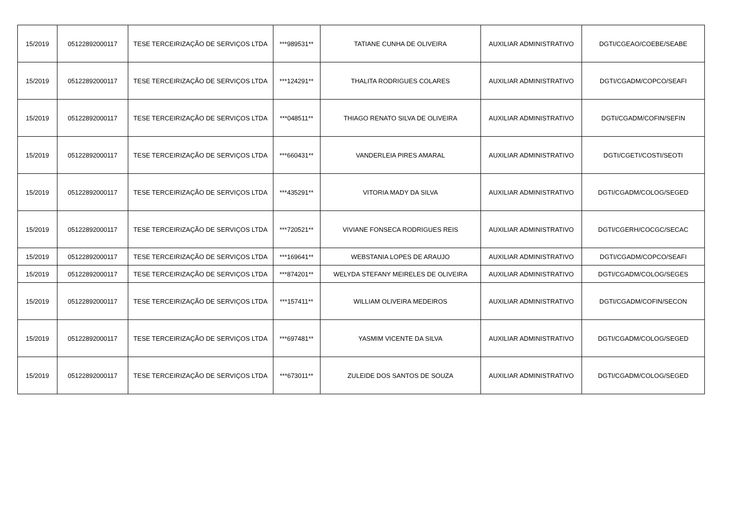| 15/2019 | 05122892000117 | TESE TERCEIRIZAÇÃO DE SERVIÇOS LTDA | ***989531** | TATIANE CUNHA DE OLIVEIRA | AUXILIAR ADMINISTRATIVO | DGTI/CGEAO/COEBE/SEABE |
| 15/2019 | 05122892000117 | TESE TERCEIRIZAÇÃO DE SERVIÇOS LTDA | ***124291** | THALITA RODRIGUES COLARES | AUXILIAR ADMINISTRATIVO | DGTI/CGADM/COPCO/SEAFI |
| 15/2019 | 05122892000117 | TESE TERCEIRIZAÇÃO DE SERVIÇOS LTDA | ***048511** | THIAGO RENATO SILVA DE OLIVEIRA | AUXILIAR ADMINISTRATIVO | DGTI/CGADM/COFIN/SEFIN |
| 15/2019 | 05122892000117 | TESE TERCEIRIZAÇÃO DE SERVIÇOS LTDA | ***660431** | VANDERLEIA PIRES AMARAL | AUXILIAR ADMINISTRATIVO | DGTI/CGETI/COSTI/SEOTI |
| 15/2019 | 05122892000117 | TESE TERCEIRIZAÇÃO DE SERVIÇOS LTDA | ***435291** | VITORIA MADY DA SILVA | AUXILIAR ADMINISTRATIVO | DGTI/CGADM/COLOG/SEGED |
| 15/2019 | 05122892000117 | TESE TERCEIRIZAÇÃO DE SERVIÇOS LTDA | ***720521** | VIVIANE FONSECA RODRIGUES REIS | AUXILIAR ADMINISTRATIVO | DGTI/CGERH/COCGC/SECAC |
| 15/2019 | 05122892000117 | TESE TERCEIRIZAÇÃO DE SERVIÇOS LTDA | ***169641** | WEBSTANIA LOPES DE ARAUJO | AUXILIAR ADMINISTRATIVO | DGTI/CGADM/COPCO/SEAFI |
| 15/2019 | 05122892000117 | TESE TERCEIRIZAÇÃO DE SERVIÇOS LTDA | ***874201** | WELYDA STEFANY MEIRELES DE OLIVEIRA | AUXILIAR ADMINISTRATIVO | DGTI/CGADM/COLOG/SEGES |
| 15/2019 | 05122892000117 | TESE TERCEIRIZAÇÃO DE SERVIÇOS LTDA | ***157411** | WILLIAM OLIVEIRA MEDEIROS | AUXILIAR ADMINISTRATIVO | DGTI/CGADM/COFIN/SECON |
| 15/2019 | 05122892000117 | TESE TERCEIRIZAÇÃO DE SERVIÇOS LTDA | ***697481** | YASMIM VICENTE DA SILVA | AUXILIAR ADMINISTRATIVO | DGTI/CGADM/COLOG/SEGED |
| 15/2019 | 05122892000117 | TESE TERCEIRIZAÇÃO DE SERVIÇOS LTDA | ***673011** | ZULEIDE DOS SANTOS DE SOUZA | AUXILIAR ADMINISTRATIVO | DGTI/CGADM/COLOG/SEGED |